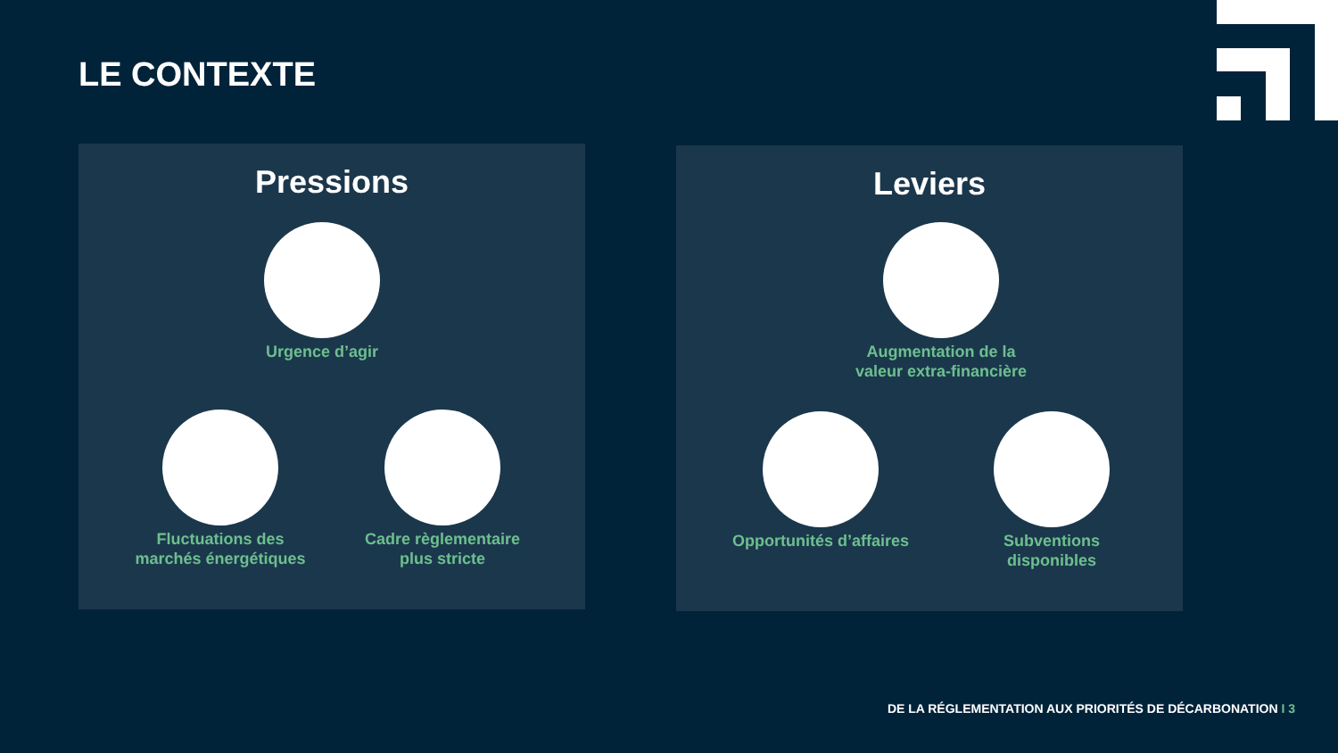LE CONTEXTE
Pressions
Urgence d’agir
Fluctuations des marchés énergétiques
Cadre règlementaire plus stricte
Leviers
Augmentation de la valeur extra-financière
Opportunités d’affaires
Subventions disponibles
DE LA RÉGLEMENTATION AUX PRIORITÉS DE DÉCARBONATION I 3